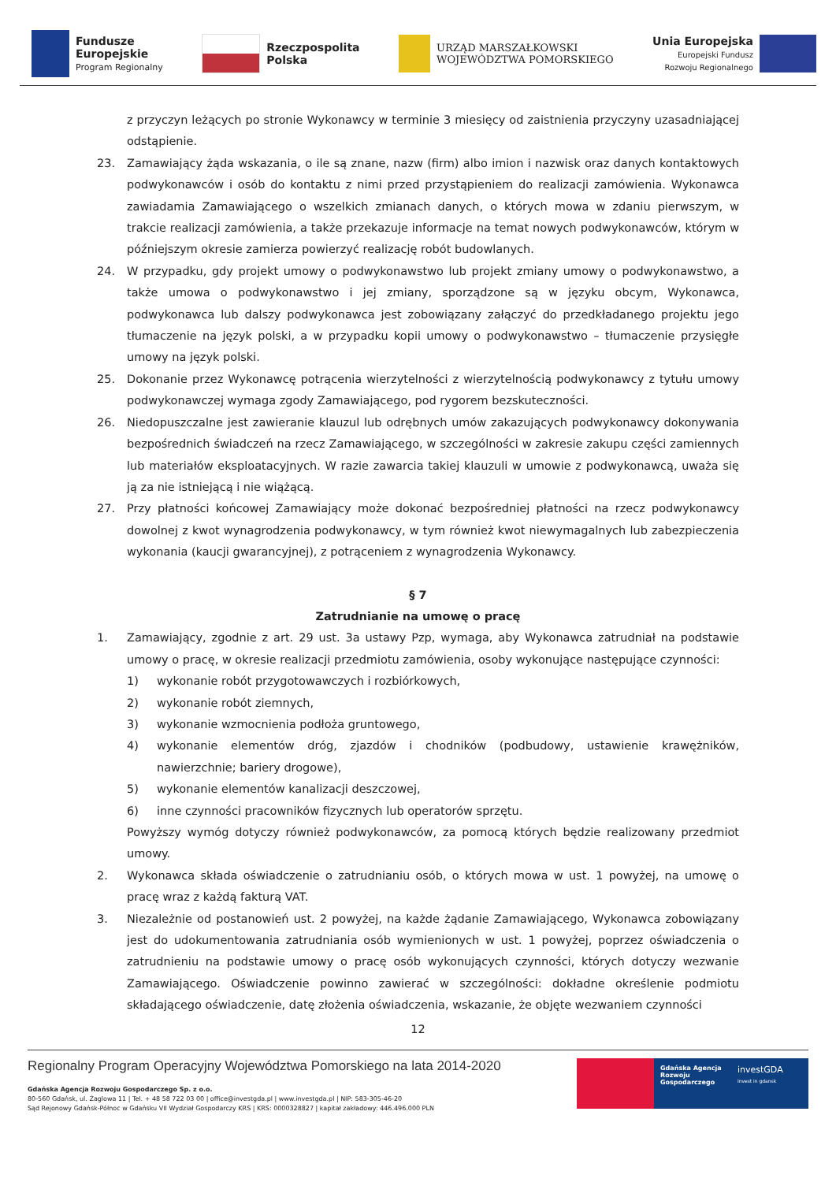Fundusze
Europejskie
Program Regionalny
Rzeczpospolita
Polska
URZĄD MARSZAŁKOWSKI
WOJEWÓDZTWA POMORSKIEGO
Unia Europejska
Europejski Fundusz
Rozwoju Regionalnego
z przyczyn leżących po stronie Wykonawcy w terminie 3 miesięcy od zaistnienia przyczyny uzasadniającej odstąpienie.
23. Zamawiający żąda wskazania, o ile są znane, nazw (firm) albo imion i nazwisk oraz danych kontaktowych podwykonawców i osób do kontaktu z nimi przed przystąpieniem do realizacji zamówienia. Wykonawca zawiadamia Zamawiającego o wszelkich zmianach danych, o których mowa w zdaniu pierwszym, w trakcie realizacji zamówienia, a także przekazuje informacje na temat nowych podwykonawców, którym w późniejszym okresie zamierza powierzyć realizację robót budowlanych.
24. W przypadku, gdy projekt umowy o podwykonawstwo lub projekt zmiany umowy o podwykonawstwo, a także umowa o podwykonawstwo i jej zmiany, sporządzone są w języku obcym, Wykonawca, podwykonawca lub dalszy podwykonawca jest zobowiązany załączyć do przedkładanego projektu jego tłumaczenie na język polski, a w przypadku kopii umowy o podwykonawstwo – tłumaczenie przysięgłe umowy na język polski.
25. Dokonanie przez Wykonawcę potrącenia wierzytelności z wierzytelnością podwykonawcy z tytułu umowy podwykonawczej wymaga zgody Zamawiającego, pod rygorem bezskuteczności.
26. Niedopuszczalne jest zawieranie klauzul lub odrębnych umów zakazujących podwykonawcy dokonywania bezpośrednich świadczeń na rzecz Zamawiającego, w szczególności w zakresie zakupu części zamiennych lub materiałów eksploatacyjnych. W razie zawarcia takiej klauzuli w umowie z podwykonawcą, uważa się ją za nie istniejącą i nie wiążącą.
27. Przy płatności końcowej Zamawiający może dokonać bezpośredniej płatności na rzecz podwykonawcy dowolnej z kwot wynagrodzenia podwykonawcy, w tym również kwot niewymagalnych lub zabezpieczenia wykonania (kaucji gwarancyjnej), z potrąceniem z wynagrodzenia Wykonawcy.
§ 7
Zatrudnianie na umowę o pracę
1. Zamawiający, zgodnie z art. 29 ust. 3a ustawy Pzp, wymaga, aby Wykonawca zatrudniał na podstawie umowy o pracę, w okresie realizacji przedmiotu zamówienia, osoby wykonujące następujące czynności:
1) wykonanie robót przygotowawczych i rozbiórkowych,
2) wykonanie robót ziemnych,
3) wykonanie wzmocnienia podłoża gruntowego,
4) wykonanie elementów dróg, zjazdów i chodników (podbudowy, ustawienie krawężników, nawierzchnie; bariery drogowe),
5) wykonanie elementów kanalizacji deszczowej,
6) inne czynności pracowników fizycznych lub operatorów sprzętu.
Powyższy wymóg dotyczy również podwykonawców, za pomocą których będzie realizowany przedmiot umowy.
2. Wykonawca składa oświadczenie o zatrudnianiu osób, o których mowa w ust. 1 powyżej, na umowę o pracę wraz z każdą fakturą VAT.
3. Niezależnie od postanowień ust. 2 powyżej, na każde żądanie Zamawiającego, Wykonawca zobowiązany jest do udokumentowania zatrudniania osób wymienionych w ust. 1 powyżej, poprzez oświadczenia o zatrudnieniu na podstawie umowy o pracę osób wykonujących czynności, których dotyczy wezwanie Zamawiającego. Oświadczenie powinno zawierać w szczególności: dokładne określenie podmiotu składającego oświadczenie, datę złożenia oświadczenia, wskazanie, że objęte wezwaniem czynności
12
Regionalny Program Operacyjny Województwa Pomorskiego na lata 2014-2020
Gdańska Agencja Rozwoju Gospodarczego Sp. z o.o.
80-560 Gdańsk, ul. Żaglowa 11 | Tel. + 48 58 722 03 00 | office@investgda.pl | www.investgda.pl | NIP: 583-305-46-20
Sąd Rejonowy Gdańsk-Północ w Gdańsku VII Wydział Gospodarczy KRS | KRS: 0000328827 | kapitał zakładowy: 446.496.000 PLN
Gdańska Agencja Rozwoju Gospodarczego
investGDA
invest in gdansk